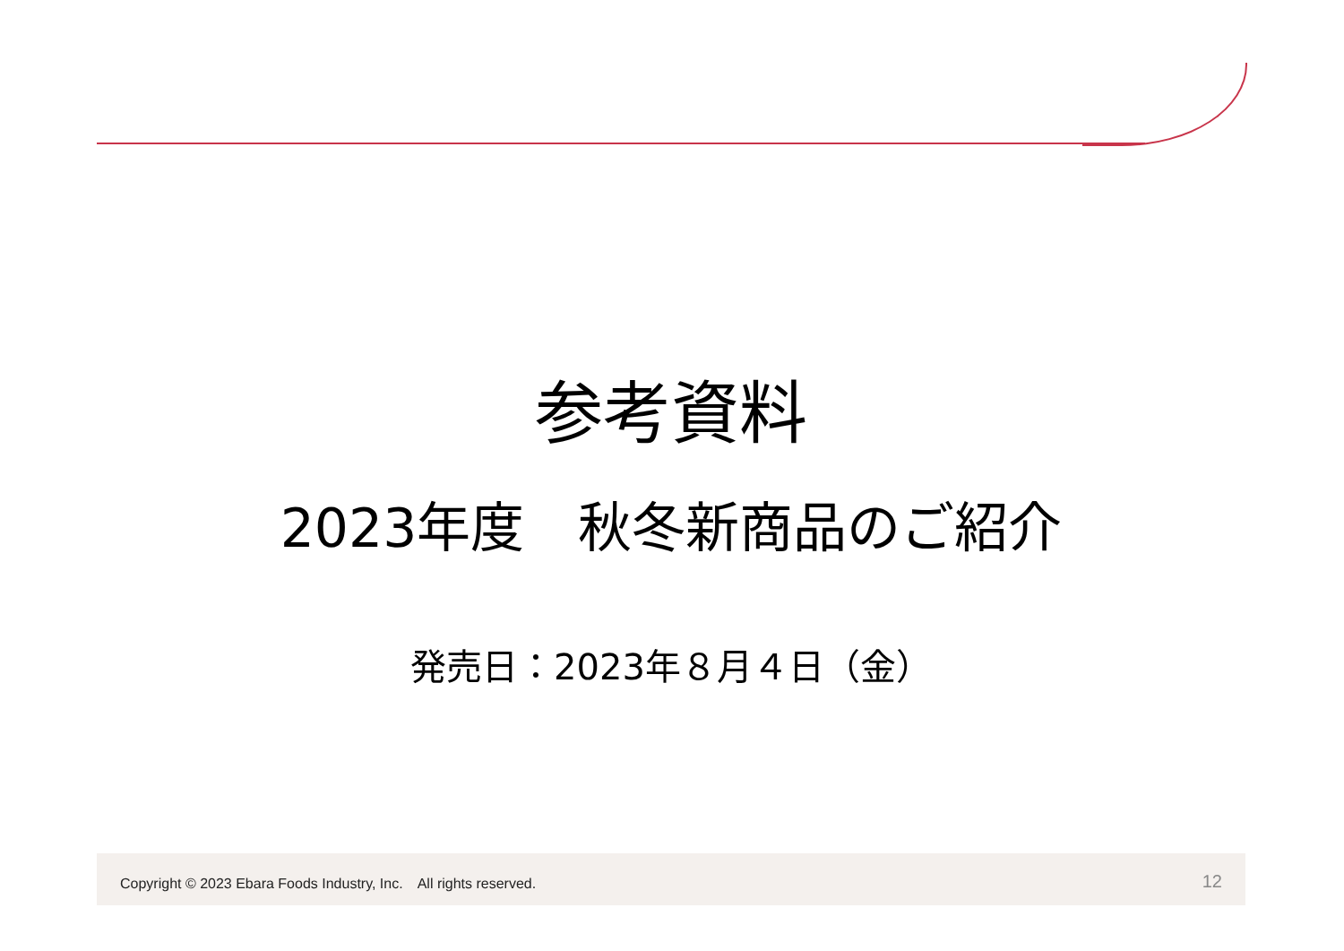参考資料
2023年度　秋冬新商品のご紹介
発売日：2023年８月４日（金）
Copyright © 2023 Ebara Foods Industry, Inc.　All rights reserved. 12